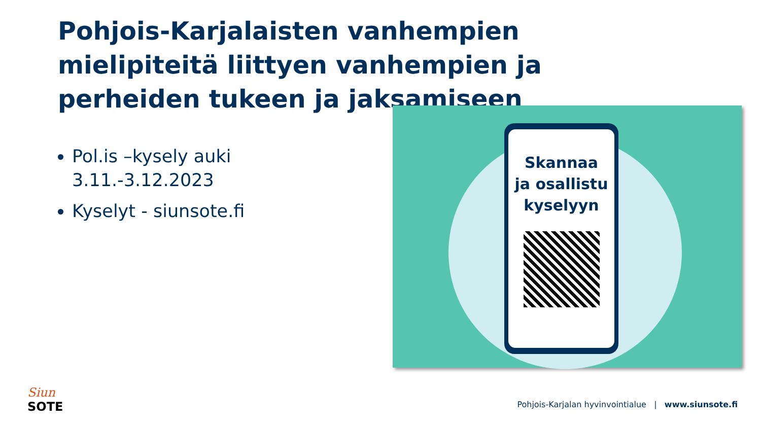Pohjois-Karjalaisten vanhempien mielipiteitä liittyen vanhempien ja perheiden tukeen ja jaksamiseen
Pol.is –kysely auki 3.11.-3.12.2023
Kyselyt - siunsote.fi
Skannaa
ja osallistu
kyselyyn
Siun
SOTE
Pohjois-Karjalan hyvinvointialue | www.siunsote.fi